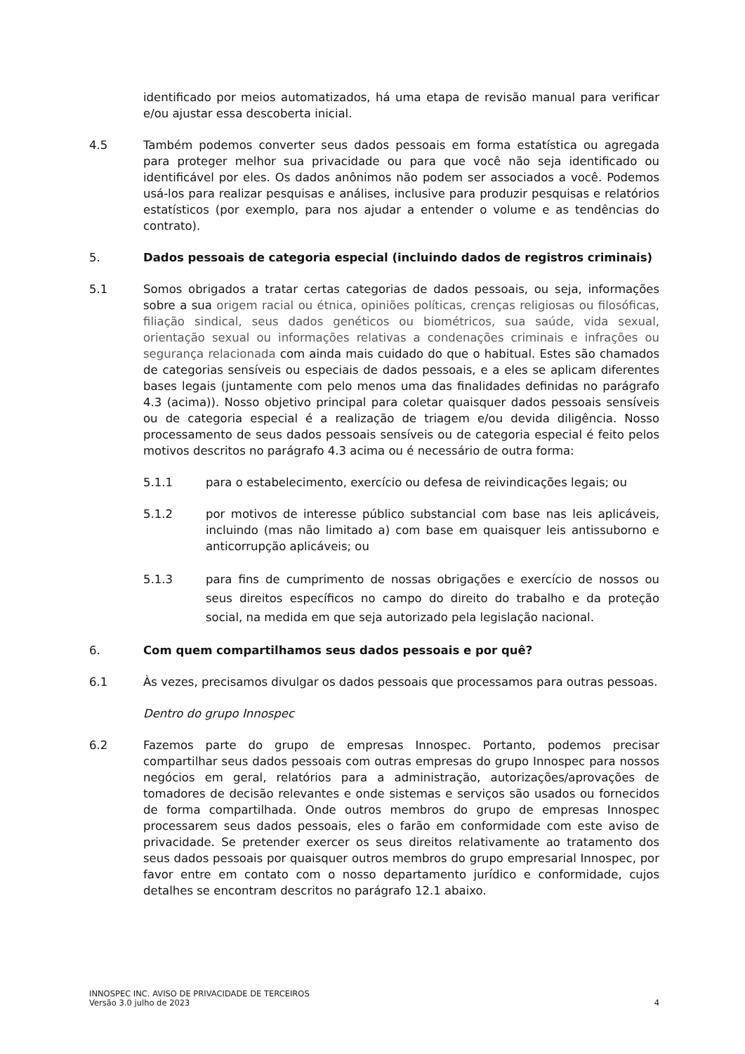identificado por meios automatizados, há uma etapa de revisão manual para verificar e/ou ajustar essa descoberta inicial.
4.5 Também podemos converter seus dados pessoais em forma estatística ou agregada para proteger melhor sua privacidade ou para que você não seja identificado ou identificável por eles. Os dados anônimos não podem ser associados a você. Podemos usá-los para realizar pesquisas e análises, inclusive para produzir pesquisas e relatórios estatísticos (por exemplo, para nos ajudar a entender o volume e as tendências do contrato).
5. Dados pessoais de categoria especial (incluindo dados de registros criminais)
5.1 Somos obrigados a tratar certas categorias de dados pessoais, ou seja, informações sobre a sua origem racial ou étnica, opiniões políticas, crenças religiosas ou filosóficas, filiação sindical, seus dados genéticos ou biométricos, sua saúde, vida sexual, orientação sexual ou informações relativas a condenações criminais e infrações ou segurança relacionada com ainda mais cuidado do que o habitual. Estes são chamados de categorias sensíveis ou especiais de dados pessoais, e a eles se aplicam diferentes bases legais (juntamente com pelo menos uma das finalidades definidas no parágrafo 4.3 (acima)). Nosso objetivo principal para coletar quaisquer dados pessoais sensíveis ou de categoria especial é a realização de triagem e/ou devida diligência. Nosso processamento de seus dados pessoais sensíveis ou de categoria especial é feito pelos motivos descritos no parágrafo 4.3 acima ou é necessário de outra forma:
5.1.1 para o estabelecimento, exercício ou defesa de reivindicações legais; ou
5.1.2 por motivos de interesse público substancial com base nas leis aplicáveis, incluindo (mas não limitado a) com base em quaisquer leis antissuborno e anticorrupção aplicáveis; ou
5.1.3 para fins de cumprimento de nossas obrigações e exercício de nossos ou seus direitos específicos no campo do direito do trabalho e da proteção social, na medida em que seja autorizado pela legislação nacional.
6. Com quem compartilhamos seus dados pessoais e por quê?
6.1 Às vezes, precisamos divulgar os dados pessoais que processamos para outras pessoas.
Dentro do grupo Innospec
6.2 Fazemos parte do grupo de empresas Innospec. Portanto, podemos precisar compartilhar seus dados pessoais com outras empresas do grupo Innospec para nossos negócios em geral, relatórios para a administração, autorizações/aprovações de tomadores de decisão relevantes e onde sistemas e serviços são usados ou fornecidos de forma compartilhada. Onde outros membros do grupo de empresas Innospec processarem seus dados pessoais, eles o farão em conformidade com este aviso de privacidade. Se pretender exercer os seus direitos relativamente ao tratamento dos seus dados pessoais por quaisquer outros membros do grupo empresarial Innospec, por favor entre em contato com o nosso departamento jurídico e conformidade, cujos detalhes se encontram descritos no parágrafo 12.1 abaixo.
INNOSPEC INC. AVISO DE PRIVACIDADE DE TERCEIROS
Versão 3.0 julho de 2023
4